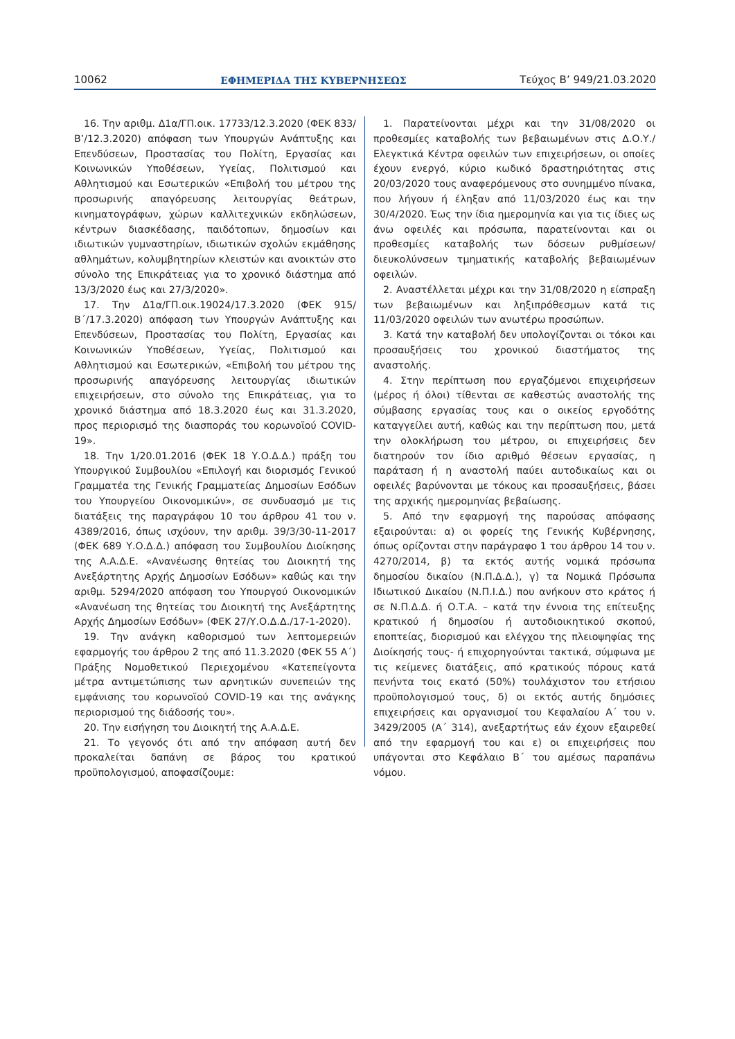10062 ΕΦΗΜΕΡΙΔΑ ΤΗΣ ΚΥΒΕΡΝΗΣΕΩΣ Τεύχος Β’ 949/21.03.2020
16. Την αριθμ. Δ1α/ΓΠ.οικ. 17733/12.3.2020 (ΦΕΚ 833/Β’/12.3.2020) απόφαση των Υπουργών Ανάπτυξης και Επενδύσεων, Προστασίας του Πολίτη, Εργασίας και Κοινωνικών Υποθέσεων, Υγείας, Πολιτισμού και Αθλητισμού και Εσωτερικών «Επιβολή του μέτρου της προσωρινής απαγόρευσης λειτουργίας θεάτρων, κινηματογράφων, χώρων καλλιτεχνικών εκδηλώσεων, κέντρων διασκέδασης, παιδότοπων, δημοσίων και ιδιωτικών γυμναστηρίων, ιδιωτικών σχολών εκμάθησης αθλημάτων, κολυμβητηρίων κλειστών και ανοικτών στο σύνολο της Επικράτειας για το χρονικό διάστημα από 13/3/2020 έως και 27/3/2020».
17. Την Δ1α/ΓΠ.οικ.19024/17.3.2020 (ΦΕΚ 915/Β΄/17.3.2020) απόφαση των Υπουργών Ανάπτυξης και Επενδύσεων, Προστασίας του Πολίτη, Εργασίας και Κοινωνικών Υποθέσεων, Υγείας, Πολιτισμού και Αθλητισμού και Εσωτερικών, «Επιβολή του μέτρου της προσωρινής απαγόρευσης λειτουργίας ιδιωτικών επιχειρήσεων, στο σύνολο της Επικράτειας, για το χρονικό διάστημα από 18.3.2020 έως και 31.3.2020, προς περιορισμό της διασποράς του κορωνοϊού COVID-19».
18. Την 1/20.01.2016 (ΦΕΚ 18 Υ.Ο.Δ.Δ.) πράξη του Υπουργικού Συμβουλίου «Επιλογή και διορισμός Γενικού Γραμματέα της Γενικής Γραμματείας Δημοσίων Εσόδων του Υπουργείου Οικονομικών», σε συνδυασμό με τις διατάξεις της παραγράφου 10 του άρθρου 41 του ν. 4389/2016, όπως ισχύουν, την αριθμ. 39/3/30-11-2017 (ΦΕΚ 689 Υ.Ο.Δ.Δ.) απόφαση του Συμβουλίου Διοίκησης της Α.Α.Δ.Ε. «Ανανέωσης θητείας του Διοικητή της Ανεξάρτητης Αρχής Δημοσίων Εσόδων» καθώς και την αριθμ. 5294/2020 απόφαση του Υπουργού Οικονομικών «Ανανέωση της θητείας του Διοικητή της Ανεξάρτητης Αρχής Δημοσίων Εσόδων» (ΦΕΚ 27/Υ.Ο.Δ.Δ./17-1-2020).
19. Την ανάγκη καθορισμού των λεπτομερειών εφαρμογής του άρθρου 2 της από 11.3.2020 (ΦΕΚ 55 Α΄) Πράξης Νομοθετικού Περιεχομένου «Κατεπείγοντα μέτρα αντιμετώπισης των αρνητικών συνεπειών της εμφάνισης του κορωνοϊού COVID-19 και της ανάγκης περιορισμού της διάδοσής του».
20. Την εισήγηση του Διοικητή της Α.Α.Δ.Ε.
21. Το γεγονός ότι από την απόφαση αυτή δεν προκαλείται δαπάνη σε βάρος του κρατικού προϋπολογισμού, αποφασίζουμε:
1. Παρατείνονται μέχρι και την 31/08/2020 οι προθεσμίες καταβολής των βεβαιωμένων στις Δ.Ο.Υ./Ελεγκτικά Κέντρα οφειλών των επιχειρήσεων, οι οποίες έχουν ενεργό, κύριο κωδικό δραστηριότητας στις 20/03/2020 τους αναφερόμενους στο συνημμένο πίνακα, που λήγουν ή έληξαν από 11/03/2020 έως και την 30/4/2020. Έως την ίδια ημερομηνία και για τις ίδιες ως άνω οφειλές και πρόσωπα, παρατείνονται και οι προθεσμίες καταβολής των δόσεων ρυθμίσεων/διευκολύνσεων τμηματικής καταβολής βεβαιωμένων οφειλών.
2. Αναστέλλεται μέχρι και την 31/08/2020 η είσπραξη των βεβαιωμένων και ληξιπρόθεσμων κατά τις 11/03/2020 οφειλών των ανωτέρω προσώπων.
3. Κατά την καταβολή δεν υπολογίζονται οι τόκοι και προσαυξήσεις του χρονικού διαστήματος της αναστολής.
4. Στην περίπτωση που εργαζόμενοι επιχειρήσεων (μέρος ή όλοι) τίθενται σε καθεστώς αναστολής της σύμβασης εργασίας τους και ο οικείος εργοδότης καταγγείλει αυτή, καθώς και την περίπτωση που, μετά την ολοκλήρωση του μέτρου, οι επιχειρήσεις δεν διατηρούν τον ίδιο αριθμό θέσεων εργασίας, η παράταση ή η αναστολή παύει αυτοδικαίως και οι οφειλές βαρύνονται με τόκους και προσαυξήσεις, βάσει της αρχικής ημερομηνίας βεβαίωσης.
5. Από την εφαρμογή της παρούσας απόφασης εξαιρούνται: α) οι φορείς της Γενικής Κυβέρνησης, όπως ορίζονται στην παράγραφο 1 του άρθρου 14 του ν. 4270/2014, β) τα εκτός αυτής νομικά πρόσωπα δημοσίου δικαίου (Ν.Π.Δ.Δ.), γ) τα Νομικά Πρόσωπα Ιδιωτικού Δικαίου (Ν.Π.Ι.Δ.) που ανήκουν στο κράτος ή σε Ν.Π.Δ.Δ. ή Ο.Τ.Α. – κατά την έννοια της επίτευξης κρατικού ή δημοσίου ή αυτοδιοικητικού σκοπού, εποπτείας, διορισμού και ελέγχου της πλειοψηφίας της Διοίκησής τους- ή επιχορηγούνται τακτικά, σύμφωνα με τις κείμενες διατάξεις, από κρατικούς πόρους κατά πενήντα τοις εκατό (50%) τουλάχιστον του ετήσιου προϋπολογισμού τους, δ) οι εκτός αυτής δημόσιες επιχειρήσεις και οργανισμοί του Κεφαλαίου Α΄ του ν. 3429/2005 (Α΄ 314), ανεξαρτήτως εάν έχουν εξαιρεθεί από την εφαρμογή του και ε) οι επιχειρήσεις που υπάγονται στο Κεφάλαιο Β΄ του αμέσως παραπάνω νόμου.